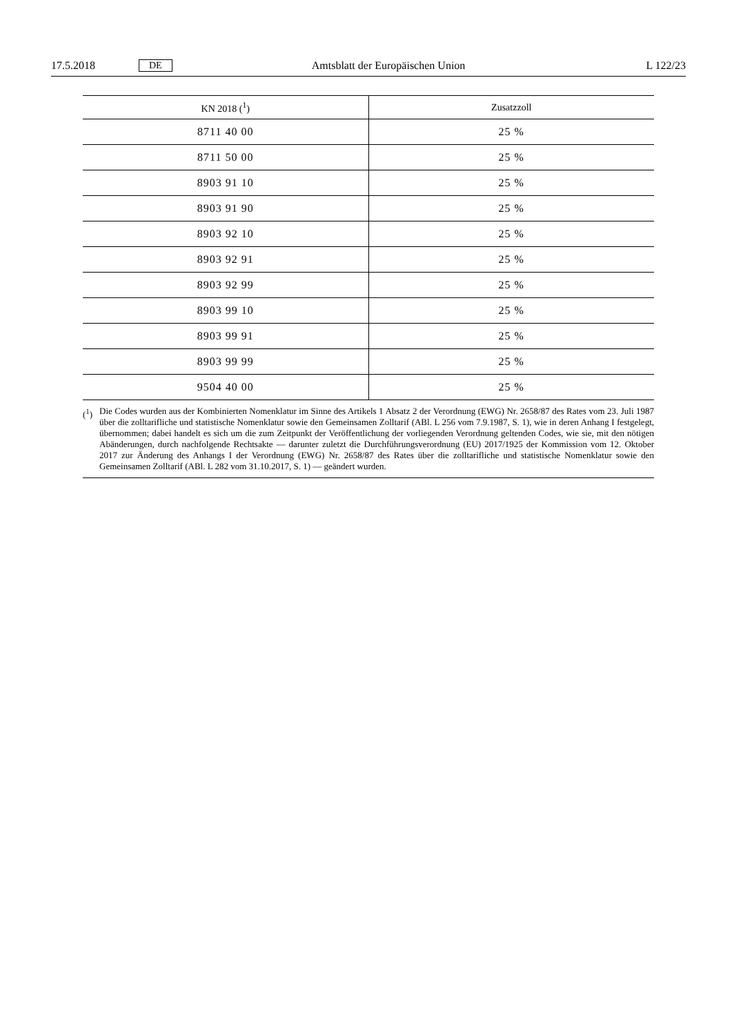17.5.2018 DE
Amtsblatt der Europäischen Union
L 122/23
| KN 2018 (<sup>1</sup>) | Zusatzzoll |
| --- | --- |
| 8711 40 00 | 25 % |
| 8711 50 00 | 25 % |
| 8903 91 10 | 25 % |
| 8903 91 90 | 25 % |
| 8903 92 10 | 25 % |
| 8903 92 91 | 25 % |
| 8903 92 99 | 25 % |
| 8903 99 10 | 25 % |
| 8903 99 91 | 25 % |
| 8903 99 99 | 25 % |
| 9504 40 00 | 25 % |
(<sup>1</sup>) Die Codes wurden aus der Kombinierten Nomenklatur im Sinne des Artikels 1 Absatz 2 der Verordnung (EWG) Nr. 2658/87 des Rates vom 23. Juli 1987 über die zolltarifliche und statistische Nomenklatur sowie den Gemeinsamen Zolltarif (ABl. L 256 vom 7.9.1987, S. 1), wie in deren Anhang I festgelegt, übernommen; dabei handelt es sich um die zum Zeitpunkt der Veröffentlichung der vorliegenden Verordnung geltenden Codes, wie sie, mit den nötigen Abänderungen, durch nachfolgende Rechtsakte — darunter zuletzt die Durchführungsverordnung (EU) 2017/1925 der Kommission vom 12. Oktober 2017 zur Änderung des Anhangs I der Verordnung (EWG) Nr. 2658/87 des Rates über die zolltarifliche und statistische Nomenklatur sowie den Gemeinsamen Zolltarif (ABl. L 282 vom 31.10.2017, S. 1) — geändert wurden.